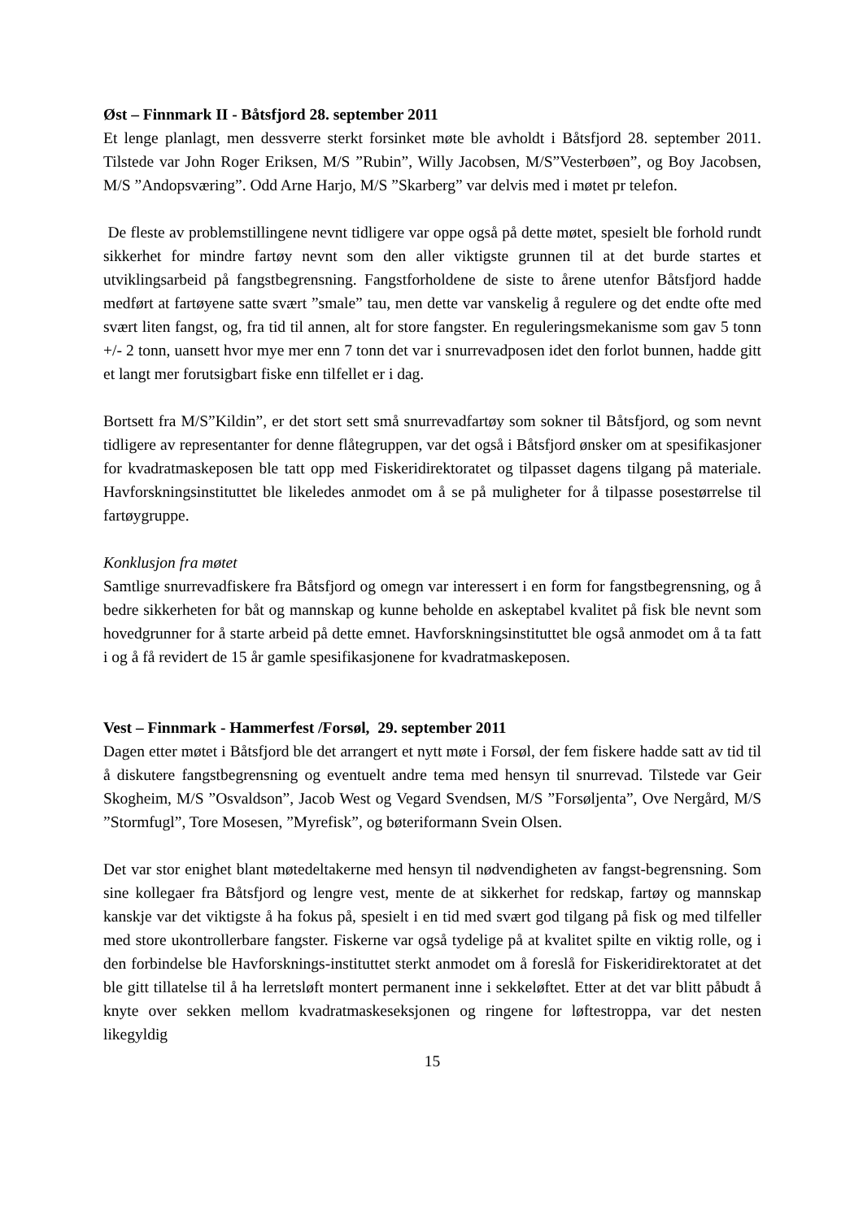Øst – Finnmark II - Båtsfjord 28. september 2011
Et lenge planlagt, men dessverre sterkt forsinket møte ble avholdt i Båtsfjord 28. september 2011. Tilstede var John Roger Eriksen, M/S ”Rubin”, Willy Jacobsen, M/S”Vesterbøen”, og Boy Jacobsen, M/S ”Andopsværing”. Odd Arne Harjo, M/S ”Skarberg” var delvis med i møtet pr telefon.
De fleste av problemstillingene nevnt tidligere var oppe også på dette møtet, spesielt ble forhold rundt sikkerhet for mindre fartøy nevnt som den aller viktigste grunnen til at det burde startes et utviklingsarbeid på fangstbegrensning. Fangstforholdene de siste to årene utenfor Båtsfjord hadde medført at fartøyene satte svært ”smale” tau, men dette var vanskelig å regulere og det endte ofte med svært liten fangst, og, fra tid til annen, alt for store fangster. En reguleringsmekanisme som gav 5 tonn +/- 2 tonn, uansett hvor mye mer enn 7 tonn det var i snurrevadposen idet den forlot bunnen, hadde gitt et langt mer forutsigbart fiske enn tilfellet er i dag.
Bortsett fra M/S”Kildin”, er det stort sett små snurrevadfartøy som sokner til Båtsfjord, og som nevnt tidligere av representanter for denne flåtegruppen, var det også i Båtsfjord ønsker om at spesifikasjoner for kvadratmaskeposen ble tatt opp med Fiskeridirektoratet og tilpasset dagens tilgang på materiale. Havforskningsinstituttet ble likeledes anmodet om å se på muligheter for å tilpasse posestørrelse til fartøygruppe.
Konklusjon fra møtet
Samtlige snurrevadfiskere fra Båtsfjord og omegn var interessert i en form for fangstbegrensning, og å bedre sikkerheten for båt og mannskap og kunne beholde en askeptabel kvalitet på fisk ble nevnt som hovedgrunner for å starte arbeid på dette emnet. Havforskningsinstituttet ble også anmodet om å ta fatt i og å få revidert de 15 år gamle spesifikasjonene for kvadratmaskeposen.
Vest – Finnmark - Hammerfest /Forsøl, 29. september 2011
Dagen etter møtet i Båtsfjord ble det arrangert et nytt møte i Forsøl, der fem fiskere hadde satt av tid til å diskutere fangstbegrensning og eventuelt andre tema med hensyn til snurrevad. Tilstede var Geir Skogheim, M/S ”Osvaldson”, Jacob West og Vegard Svendsen, M/S ”Forsøljenta”, Ove Nergård, M/S ”Stormfugl”, Tore Mosesen, ”Myrefisk”, og bøteriformann Svein Olsen.
Det var stor enighet blant møtedeltakerne med hensyn til nødvendigheten av fangst-begrensning. Som sine kollegaer fra Båtsfjord og lengre vest, mente de at sikkerhet for redskap, fartøy og mannskap kanskje var det viktigste å ha fokus på, spesielt i en tid med svært god tilgang på fisk og med tilfeller med store ukontrollerbare fangster. Fiskerne var også tydelige på at kvalitet spilte en viktig rolle, og i den forbindelse ble Havforsknings-instituttet sterkt anmodet om å foreslå for Fiskeridirektoratet at det ble gitt tillatelse til å ha lerretsløft montert permanent inne i sekkeløftet. Etter at det var blitt påbudt å knyte over sekken mellom kvadratmaskeseksjonen og ringene for løftestroppa, var det nesten likegyldig
15